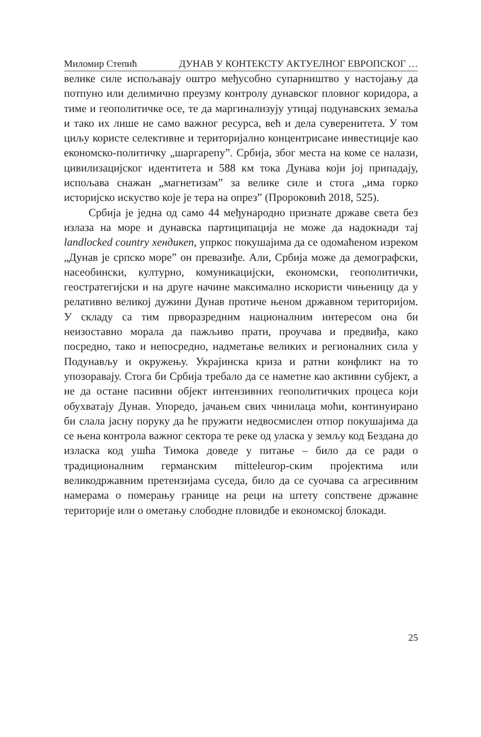Миломир Степић ДУНАВ У КОНТЕКСТУ АКТУЕЛНОГ ЕВРОПСКОГ …
велике силе испољавају оштро међусобно супарништво у настојању да потпуно или делимично преузму контролу дунавског пловног коридора, а тиме и геополитичке осе, те да маргинализују утицај подунавских земаља и тако их лише не само важног ресурса, већ и дела суверенитета. У том циљу користе селективне и територијално концентрисане инвестиције као економско-политичку „шаргарепу”. Србија, због места на коме се налази, цивилизацијског идентитета и 588 км тока Дунава који јој припадају, испољава снажан „магнетизам” за велике силе и стога „има горко историјско искуство које је тера на опрез” (Пророковић 2018, 525).
Србија је једна од само 44 међународно признате државе света без излаза на море и дунавска партиципација не може да надокнади тај landlocked country хендикеп, упркос покушајима да се одомаћеном изреком „Дунав је српско море” он превазиђе. Али, Србија може да демографски, насеобински, културно, комуникацијски, економски, геополитички, геостратегијски и на друге начине максимално искористи чињеницу да у релативно великој дужини Дунав протиче њеном државном територијом. У складу са тим прворазредним националним интересом она би неизоставно морала да пажљиво прати, проучава и предвиђа, како посредно, тако и непосредно, надметање великих и регионалних сила у Подунављу и окружењу. Украјинска криза и ратни конфликт на то упозоравају. Стога би Србија требало да се наметне као активни субјект, а не да остане пасивни објект интензивних геополитичких процеса који обухватају Дунав. Упоредо, јачањем свих чинилаца моћи, континуирано би слала јасну поруку да ће пружити недвосмислен отпор покушајима да се њена контрола важног сектора те реке од уласка у земљу код Бездана до изласка код ушћа Тимока доведе у питање – било да се ради о традиционалним германским mitteleurop-ским пројектима или великодржавним претензијама суседа, било да се суочава са агресивним намерама о померању границе на реци на штету сопствене државне територије или о ометању слободне пловидбе и економској блокади.
25